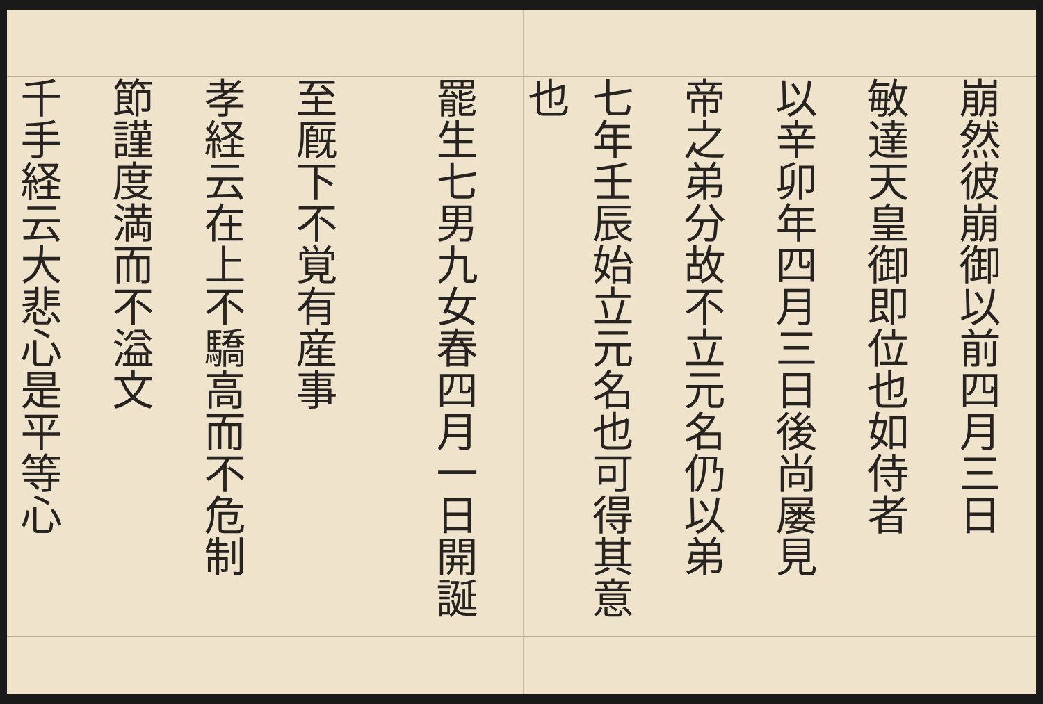崩然彼崩御以前四月三日
敏達天皇御即位也如侍者
以辛卯年四月三日後尚屡見
帝之弟分故不立元名仍以弟
七年壬辰始立元名也可得其意也
罷生七男九女春四月一日開誕
至厩下不覚有産事
孝経云在上不驕高而不危制
節謹度満而不溢文
千手経云大悲心是平等心